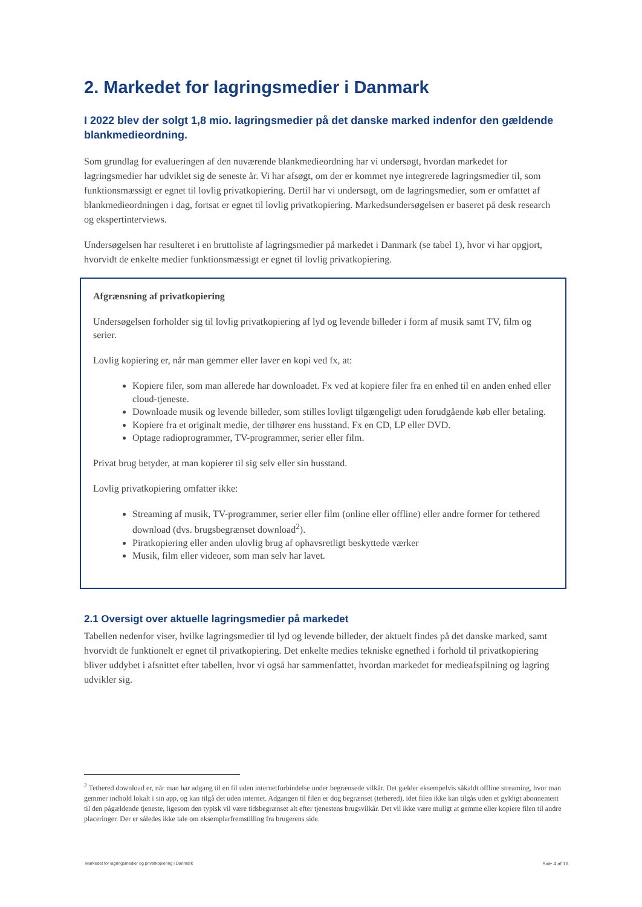2. Markedet for lagringsmedier i Danmark
I 2022 blev der solgt 1,8 mio. lagringsmedier på det danske marked indenfor den gældende blankmedieordning.
Som grundlag for evalueringen af den nuværende blankmedieordning har vi undersøgt, hvordan markedet for lagringsmedier har udviklet sig de seneste år. Vi har afsøgt, om der er kommet nye integrerede lagringsmedier til, som funktionsmæssigt er egnet til lovlig privatkopiering. Dertil har vi undersøgt, om de lagringsmedier, som er omfattet af blankmedieordningen i dag, fortsat er egnet til lovlig privatkopiering. Markedsundersøgelsen er baseret på desk research og ekspertinterviews.
Undersøgelsen har resulteret i en bruttoliste af lagringsmedier på markedet i Danmark (se tabel 1), hvor vi har opgjort, hvorvidt de enkelte medier funktionsmæssigt er egnet til lovlig privatkopiering.
Afgrænsning af privatkopiering
Undersøgelsen forholder sig til lovlig privatkopiering af lyd og levende billeder i form af musik samt TV, film og serier.
Lovlig kopiering er, når man gemmer eller laver en kopi ved fx, at:
Kopiere filer, som man allerede har downloadet. Fx ved at kopiere filer fra en enhed til en anden enhed eller cloud-tjeneste.
Downloade musik og levende billeder, som stilles lovligt tilgængeligt uden forudgående køb eller betaling.
Kopiere fra et originalt medie, der tilhører ens husstand. Fx en CD, LP eller DVD.
Optage radioprogrammer, TV-programmer, serier eller film.
Privat brug betyder, at man kopierer til sig selv eller sin husstand.
Lovlig privatkopiering omfatter ikke:
Streaming af musik, TV-programmer, serier eller film (online eller offline) eller andre former for tethered download (dvs. brugsbegrænset download<sup>2</sup>).
Piratkopiering eller anden ulovlig brug af ophavsretligt beskyttede værker
Musik, film eller videoer, som man selv har lavet.
2.1 Oversigt over aktuelle lagringsmedier på markedet
Tabellen nedenfor viser, hvilke lagringsmedier til lyd og levende billeder, der aktuelt findes på det danske marked, samt hvorvidt de funktionelt er egnet til privatkopiering. Det enkelte medies tekniske egnethed i forhold til privatkopiering bliver uddybet i afsnittet efter tabellen, hvor vi også har sammenfattet, hvordan markedet for medieafspilning og lagring udvikler sig.
<sup>2</sup> Tethered download er, når man har adgang til en fil uden internetforbindelse under begrænsede vilkår. Det gælder eksempelvis såkaldt offline streaming, hvor man gemmer indhold lokalt i sin app, og kan tilgå det uden internet. Adgangen til filen er dog begrænset (tethered), idet filen ikke kan tilgås uden et gyldigt abonnement til den pågældende tjeneste, ligesom den typisk vil være tidsbegrænset alt efter tjenestens brugsvilkår. Det vil ikke være muligt at gemme eller kopiere filen til andre placeringer. Der er således ikke tale om eksemplarfremstilling fra brugerens side.
Markedet for lagringsmedier og privatkopiering i Danmark Side 4 af 16